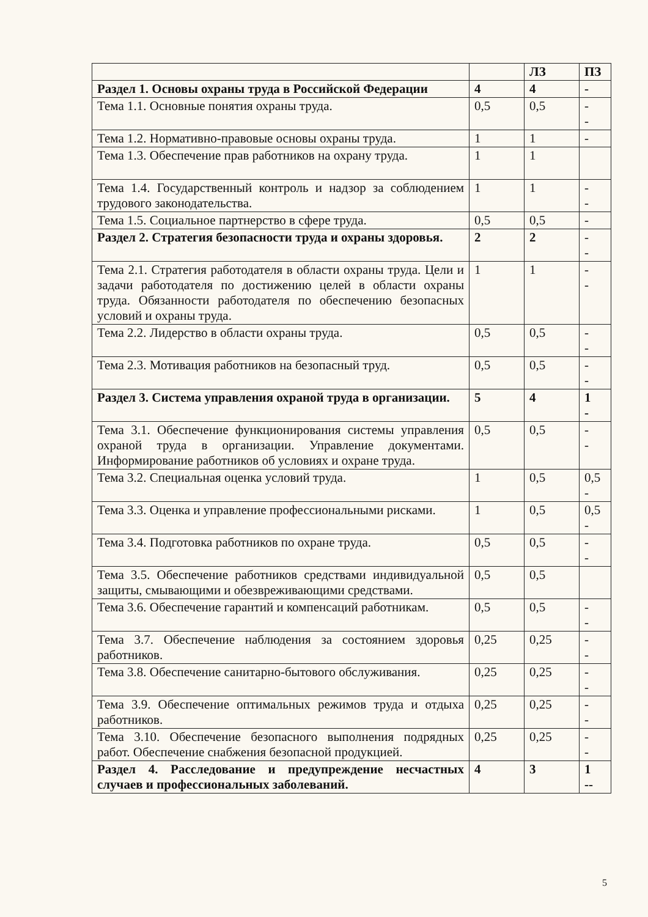| | | ЛЗ | ПЗ |
| Раздел 1. Основы охраны труда в Российской Федерации | 4 | 4 | - |
| Тема 1.1. Основные понятия охраны труда. | 0,5 | 0,5 | - - |
| Тема 1.2. Нормативно-правовые основы охраны труда. | 1 | 1 | - |
| Тема 1.3. Обеспечение прав работников на охрану труда. | 1 | 1 | |
| Тема 1.4. Государственный контроль и надзор за соблюдением трудового законодательства. | 1 | 1 | - - |
| Тема 1.5. Социальное партнерство в сфере труда. | 0,5 | 0,5 | - |
| Раздел 2. Стратегия безопасности труда и охраны здоровья. | 2 | 2 | - - |
| Тема 2.1. Стратегия работодателя в области охраны труда. Цели и задачи работодателя по достижению целей в области охраны труда. Обязанности работодателя по обеспечению безопасных условий и охраны труда. | 1 | 1 | - - |
| Тема 2.2. Лидерство в области охраны труда. | 0,5 | 0,5 | - - |
| Тема 2.3. Мотивация работников на безопасный труд. | 0,5 | 0,5 | - - |
| Раздел 3. Система управления охраной труда в организации. | 5 | 4 | 1 - |
| Тема 3.1. Обеспечение функционирования системы управления охраной труда в организации. Управление документами. Информирование работников об условиях и охране труда. | 0,5 | 0,5 | - - |
| Тема 3.2. Специальная оценка условий труда. | 1 | 0,5 | 0,5 - |
| Тема 3.3. Оценка и управление профессиональными рисками. | 1 | 0,5 | 0,5 - |
| Тема 3.4. Подготовка работников по охране труда. | 0,5 | 0,5 | - - |
| Тема 3.5. Обеспечение работников средствами индивидуальной защиты, смывающими и обезвреживающими средствами. | 0,5 | 0,5 | |
| Тема 3.6. Обеспечение гарантий и компенсаций работникам. | 0,5 | 0,5 | - - |
| Тема 3.7. Обеспечение наблюдения за состоянием здоровья работников. | 0,25 | 0,25 | - - |
| Тема 3.8. Обеспечение санитарно-бытового обслуживания. | 0,25 | 0,25 | - - |
| Тема 3.9. Обеспечение оптимальных режимов труда и отдыха работников. | 0,25 | 0,25 | - - |
| Тема 3.10. Обеспечение безопасного выполнения подрядных работ. Обеспечение снабжения безопасной продукцией. | 0,25 | 0,25 | - - |
| Раздел 4. Расследование и предупреждение несчастных случаев и профессиональных заболеваний. | 4 | 3 | 1 -- |
5